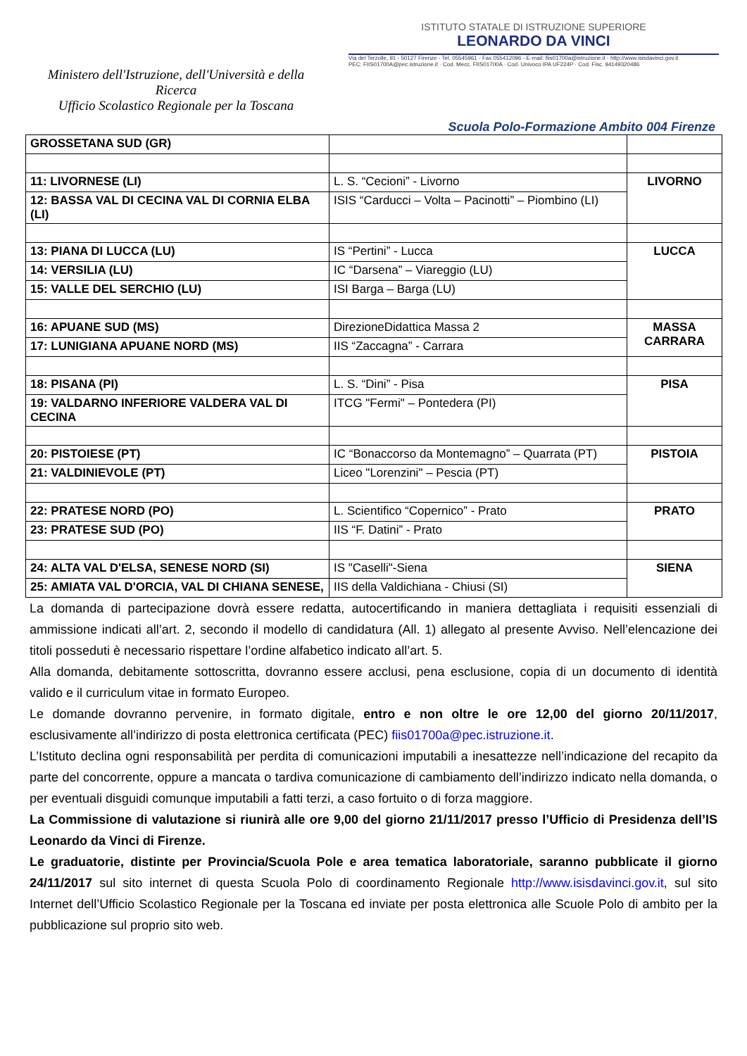Ministero dell'Istruzione, dell'Università e della Ricerca
Ufficio Scolastico Regionale per la Toscana
ISTITUTO STATALE DI ISTRUZIONE SUPERIORE
LEONARDO DA VINCI
Via del Terzolle, 91 - 50127 Firenze - Tel. 05545961 - Fax 055412096 - E-mail: fiis01700a@istruzione.it - http://www.isisdavinci.gov.it
PEC: FIIS01700A@pec.istruzione.it · Cod. Mecc. FIIS01700A · Cod. Univoco IPA UF224P · Cod. Fisc. 94149320486
Scuola Polo-Formazione Ambito 004 Firenze
| GROSSETANA SUD (GR) | | |
| 11: LIVORNESE (LI) | L. S. “Cecioni” - Livorno | LIVORNO |
| 12: BASSA VAL DI CECINA VAL DI CORNIA ELBA (LI) | ISIS “Carducci – Volta – Pacinotti” – Piombino (LI) | |
| 13: PIANA DI LUCCA (LU) | IS “Pertini” - Lucca | LUCCA |
| 14: VERSILIA (LU) | IC “Darsena” – Viareggio (LU) | |
| 15: VALLE DEL SERCHIO (LU) | ISI Barga – Barga (LU) | |
| 16: APUANE SUD (MS) | DirezioneDidattica Massa 2 | MASSA CARRARA |
| 17: LUNIGIANA APUANE NORD (MS) | IIS “Zaccagna” - Carrara | |
| 18: PISANA (PI) | L. S. “Dini” - Pisa | PISA |
| 19: VALDARNO INFERIORE VALDERA VAL DI CECINA | ITCG "Fermi" – Pontedera (PI) | |
| 20: PISTOIESE (PT) | IC “Bonaccorso da Montemagno” – Quarrata (PT) | PISTOIA |
| 21: VALDINIEVOLE (PT) | Liceo "Lorenzini" – Pescia (PT) | |
| 22: PRATESE NORD (PO) | L. Scientifico “Copernico” - Prato | PRATO |
| 23: PRATESE SUD (PO) | IIS “F. Datini” - Prato | |
| 24: ALTA VAL D'ELSA, SENESE NORD (SI) | IS "Caselli"-Siena | SIENA |
| 25: AMIATA VAL D'ORCIA, VAL DI CHIANA SENESE, | IIS della Valdichiana - Chiusi (SI) | |
La domanda di partecipazione dovrà essere redatta, autocertificando in maniera dettagliata i requisiti essenziali di ammissione indicati all’art. 2, secondo il modello di candidatura (All. 1) allegato al presente Avviso. Nell’elencazione dei titoli posseduti è necessario rispettare l’ordine alfabetico indicato all’art. 5.
Alla domanda, debitamente sottoscritta, dovranno essere acclusi, pena esclusione, copia di un documento di identità valido e il curriculum vitae in formato Europeo.
Le domande dovranno pervenire, in formato digitale, entro e non oltre le ore 12,00 del giorno 20/11/2017, esclusivamente all’indirizzo di posta elettronica certificata (PEC) fiis01700a@pec.istruzione.it.
L’Istituto declina ogni responsabilità per perdita di comunicazioni imputabili a inesattezze nell’indicazione del recapito da parte del concorrente, oppure a mancata o tardiva comunicazione di cambiamento dell’indirizzo indicato nella domanda, o per eventuali disguidi comunque imputabili a fatti terzi, a caso fortuito o di forza maggiore.
La Commissione di valutazione si riunirà alle ore 9,00 del giorno 21/11/2017 presso l’Ufficio di Presidenza dell’IS Leonardo da Vinci di Firenze.
Le graduatorie, distinte per Provincia/Scuola Pole e area tematica laboratoriale, saranno pubblicate il giorno 24/11/2017 sul sito internet di questa Scuola Polo di coordinamento Regionale http://www.isisdavinci.gov.it, sul sito Internet dell’Ufficio Scolastico Regionale per la Toscana ed inviate per posta elettronica alle Scuole Polo di ambito per la pubblicazione sul proprio sito web.